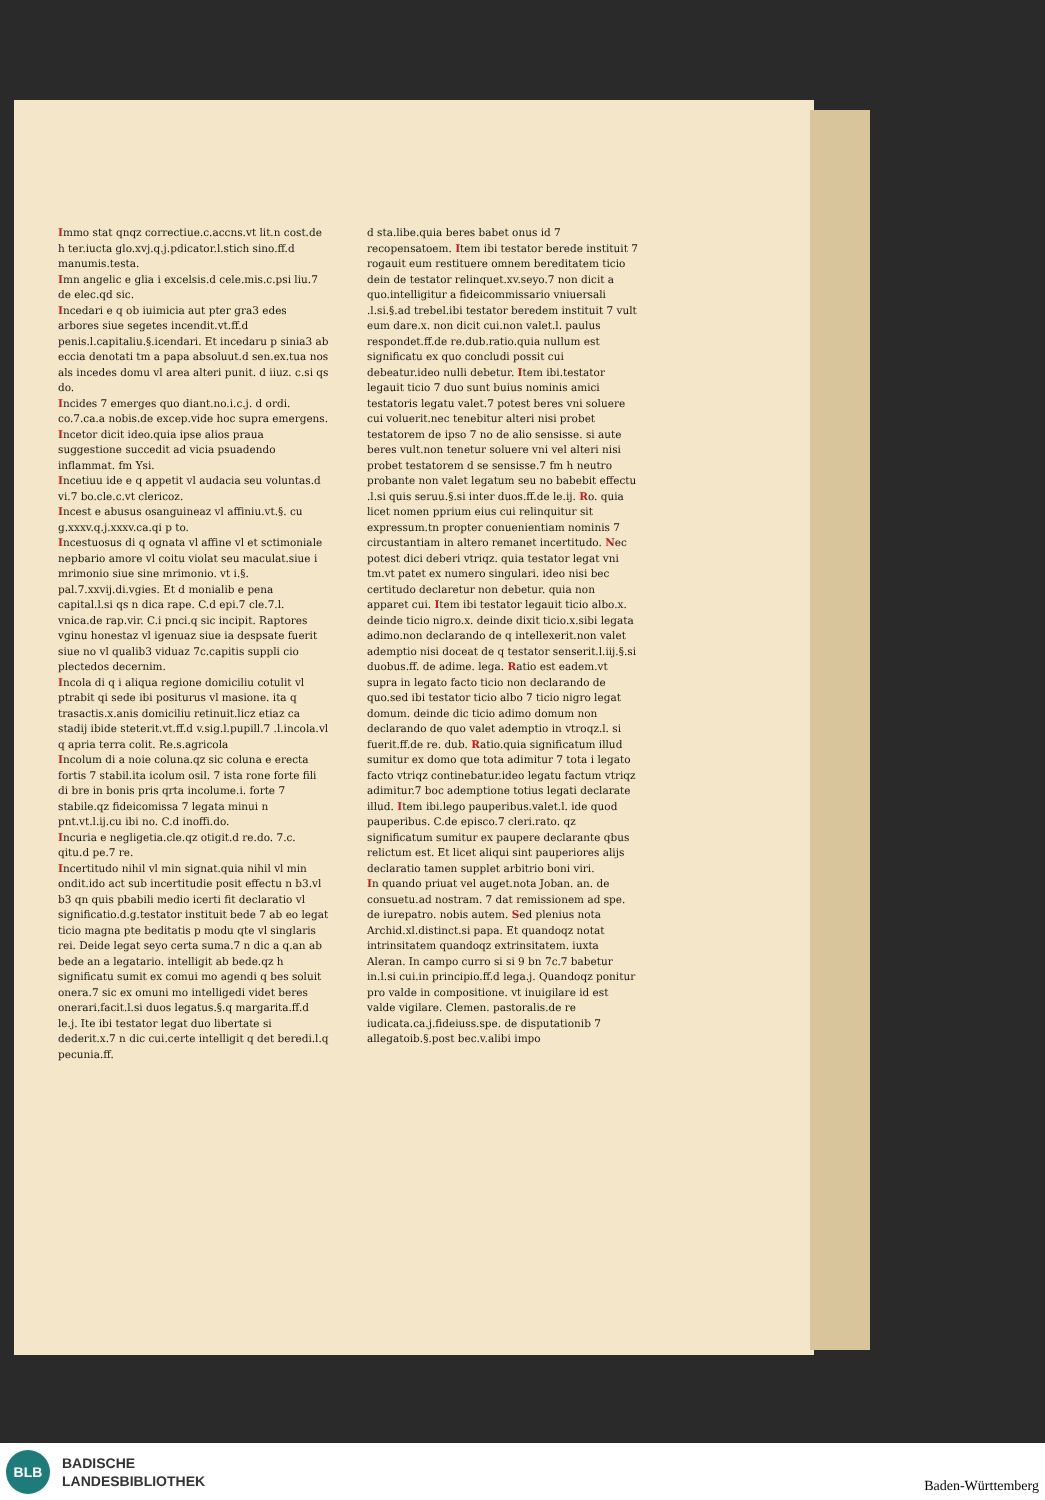Immo stat qnqz correctiue.c.accns.vt lit.n cost.de h ter.iucta glo.xvj.q.j.pdicator.l.stich sino.ff.d manumis.testa.
Imn angelic e glia i excelsis.d cele.mis.c.psi liu.7 de elec.qd sic.
Incedari e q ob iuimicia aut pter gra3 edes arbores siue segetes incendit.vt.ff.d penis.l.capitaliu.§.icendari. Et incedaru p sinia3 ab eccia denotati tm a papa absoluut.d sen.ex.tua nos als incedes domu vl area alteri punit. d iiuz. c.si qs do.
Incides 7 emerges quo diant.no.i.c.j. d ordi. co.7.ca.a nobis.de excep.vide hoc supra emergens.
Incetor dicit ideo.quia ipse alios praua suggestione succedit ad vicia psuadendo inflammat. fm Ysi.
Incetiuu ide e q appetit vl audacia seu voluntas.d vi.7 bo.cle.c.vt clericoz.
Incest e abusus osanguineaz vl affiniu.vt.§. cu g.xxxv.q.j.xxxv.ca.qi p to.
Incestuosus di q ognata vl affine vl et sctimoniale nepbario amore vl coitu violat seu maculat.siue i mrimonio siue sine mrimonio. vt i.§. pal.7.xxvij.di.vgies. Et d monialib e pena capital.l.si qs n dica rape. C.d epi.7 cle.7.l. vnica.de rap.vir. C.i pnci.q sic incipit. Raptores vginu honestaz vl igenuaz siue ia despsate fuerit siue no vl qualib3 viduaz 7c.capitis suppli cio plectedos decernim.
Incola di q i aliqua regione domiciliu cotulit vl ptrabit qi sede ibi positurus vl masione. ita q trasactis.x.anis domiciliu retinuit.licz etiaz ca stadij ibide steterit.vt.ff.d v.sig.l.pupill.7 .l.incola.vl q apria terra colit. Re.s.agricola
Incolum di a noie coluna.qz sic coluna e erecta fortis 7 stabil.ita icolum osil. 7 ista rone forte fili di bre in bonis pris qrta incolume.i. forte 7 stabile.qz fideicomissa 7 legata minui n pnt.vt.l.ij.cu ibi no. C.d inoffi.do.
Incuria e negligetia.cle.qz otigit.d re.do. 7.c. qitu.d pe.7 re.
Incertitudo nihil vl min signat.quia nihil vl min ondit.ido act sub incertitudie posit effectu n b3.vl b3 qn quis pbabili medio icerti fit declaratio vl significatio.d.g.testator instituit bede 7 ab eo legat ticio magna pte beditatis p modu qte vl singlaris rei. Deide legat seyo certa suma.7 n dic a q.an ab bede an a legatario. intelligit ab bede.qz h significatu sumit ex comui mo agendi q bes soluit onera.7 sic ex omuni mo intelligedi videt beres onerari.facit.l.si duos legatus.§.q margarita.ff.d le.j. Ite ibi testator legat duo libertate si dederit.x.7 n dic cui.certe intelligit q det beredi.l.q pecunia.ff.
d sta.libe.quia beres babet onus id 7 recopensatoem. Item ibi testator berede instituit 7 rogauit eum restituere omnem bereditatem ticio dein de testator relinquet.xv.seyo.7 non dicit a quo.intelligitur a fideicommissario vniuersali .l.si.§.ad trebel.ibi testator beredem instituit 7 vult eum dare.x. non dicit cui.non valet.l. paulus respondet.ff.de re.dub.ratio.quia nullum est significatu ex quo concludi possit cui debeatur.ideo nulli debetur. Item ibi.testator legauit ticio 7 duo sunt buius nominis amici testatoris legatu valet.7 potest beres vni soluere cui voluerit.nec tenebitur alteri nisi probet testatorem de ipso 7 no de alio sensisse. si aute beres vult.non tenetur soluere vni vel alteri nisi probet testatorem d se sensisse.7 fm h neutro probante non valet legatum seu no babebit effectu .l.si quis seruu.§.si inter duos.ff.de le.ij. Ro. quia licet nomen pprium eius cui relinquitur sit expressum.tn propter conuenientiam nominis 7 circustantiam in altero remanet incertitudo. Nec potest dici deberi vtriqz. quia testator legat vni tm.vt patet ex numero singulari. ideo nisi bec certitudo declaretur non debetur. quia non apparet cui. Item ibi testator legauit ticio albo.x. deinde ticio nigro.x. deinde dixit ticio.x.sibi legata adimo.non declarando de q intellexerit.non valet ademptio nisi doceat de q testator senserit.l.iij.§.si duobus.ff. de adime. lega. Ratio est eadem.vt supra in legato facto ticio non declarando de quo.sed ibi testator ticio albo 7 ticio nigro legat domum. deinde dic ticio adimo domum non declarando de quo valet ademptio in vtroqz.l. si fuerit.ff.de re. dub. Ratio.quia significatum illud sumitur ex domo que tota adimitur 7 tota i legato facto vtriqz continebatur.ideo legatu factum vtriqz adimitur.7 boc ademptione totius legati declarate illud. Item ibi.lego pauperibus.valet.l. ide quod pauperibus. C.de episco.7 cleri.rato. qz significatum sumitur ex paupere declarante qbus relictum est. Et licet aliqui sint pauperiores alijs declaratio tamen supplet arbitrio boni viri.
In quando priuat vel auget.nota Joban. an. de consuetu.ad nostram. 7 dat remissionem ad spe. de iurepatro. nobis autem. Sed plenius nota Archid.xl.distinct.si papa. Et quandoqz notat intrinsitatem quandoqz extrinsitatem. iuxta Aleran. In campo curro si si 9 bn 7c.7 babetur in.l.si cui.in principio.ff.d lega.j. Quandoqz ponitur pro valde in compositione. vt inuigilare id est valde vigilare. Clemen. pastoralis.de re iudicata.ca.j.fideiuss.spe. de disputationib 7 allegatoib.§.post bec.v.alibi impo
BLB
BADISCHE
LANDESBIBLIOTHEK
Baden-Württemberg